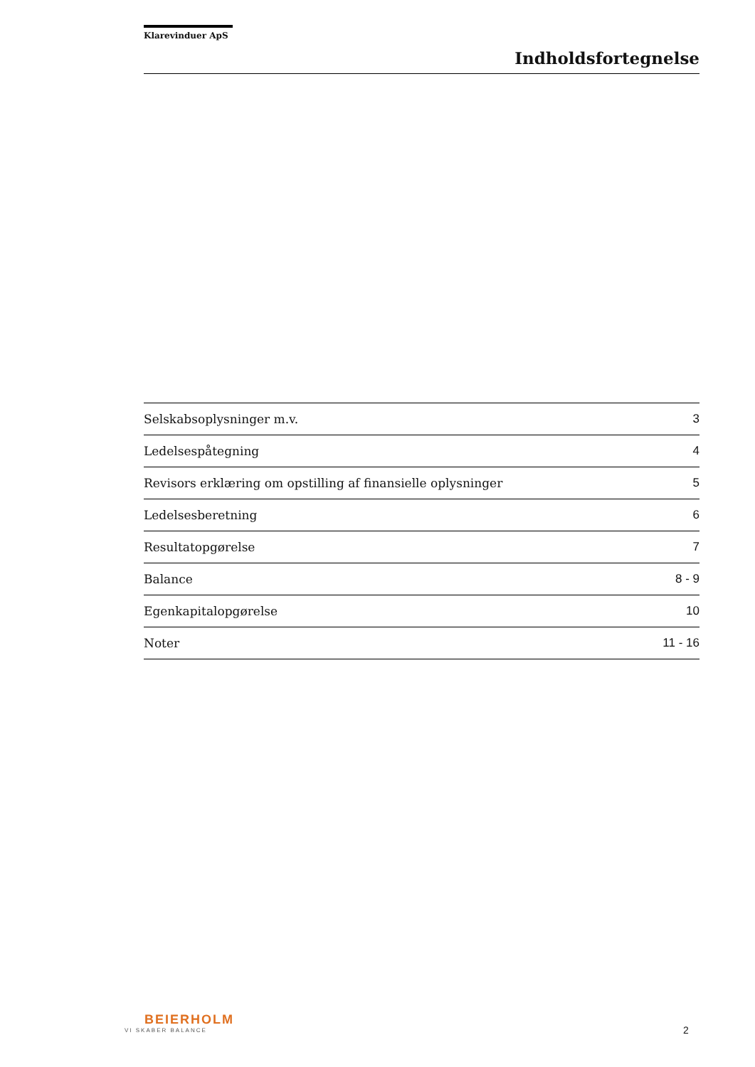Klarevinduer ApS
Indholdsfortegnelse
| Selskabsoplysninger m.v. | 3 |
| Ledelsespåtegning | 4 |
| Revisors erklæring om opstilling af finansielle oplysninger | 5 |
| Ledelsesberetning | 6 |
| Resultatopgørelse | 7 |
| Balance | 8 - 9 |
| Egenkapitalopgørelse | 10 |
| Noter | 11 - 16 |
BEIERHOLM
VI SKABER BALANCE
2